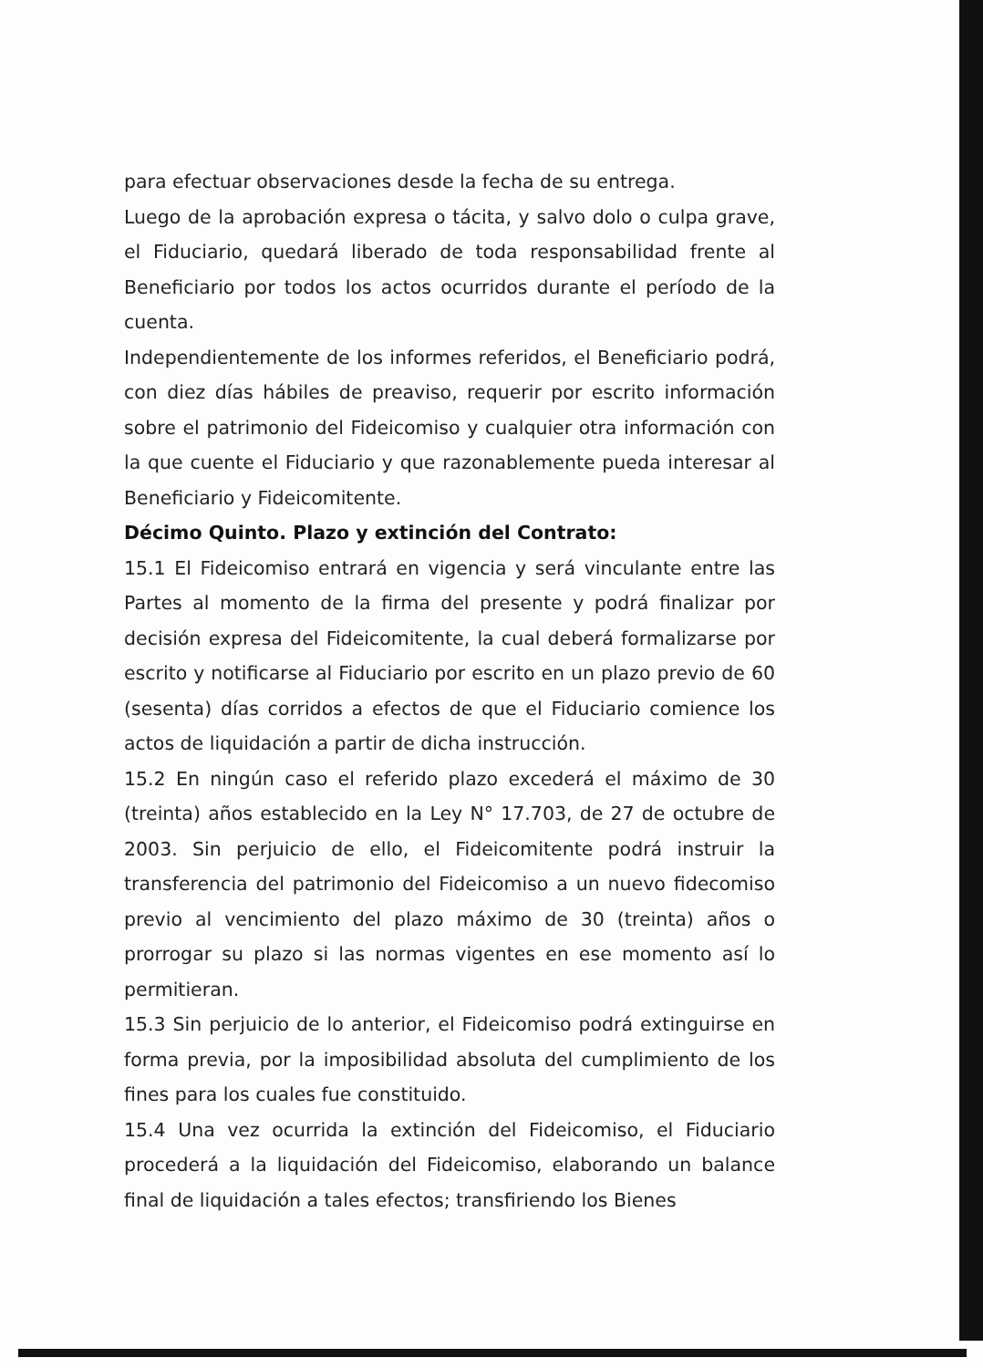para efectuar observaciones desde la fecha de su entrega.
Luego de la aprobación expresa o tácita, y salvo dolo o culpa grave, el Fiduciario, quedará liberado de toda responsabilidad frente al Beneficiario por todos los actos ocurridos durante el período de la cuenta.
Independientemente de los informes referidos, el Beneficiario podrá, con diez días hábiles de preaviso, requerir por escrito información sobre el patrimonio del Fideicomiso y cualquier otra información con la que cuente el Fiduciario y que razonablemente pueda interesar al Beneficiario y Fideicomitente.
Décimo Quinto. Plazo y extinción del Contrato:
15.1 El Fideicomiso entrará en vigencia y será vinculante entre las Partes al momento de la firma del presente y podrá finalizar por decisión expresa del Fideicomitente, la cual deberá formalizarse por escrito y notificarse al Fiduciario por escrito en un plazo previo de 60 (sesenta) días corridos a efectos de que el Fiduciario comience los actos de liquidación a partir de dicha instrucción.
15.2 En ningún caso el referido plazo excederá el máximo de 30 (treinta) años establecido en la Ley N° 17.703, de 27 de octubre de 2003. Sin perjuicio de ello, el Fideicomitente podrá instruir la transferencia del patrimonio del Fideicomiso a un nuevo fidecomiso previo al vencimiento del plazo máximo de 30 (treinta) años o prorrogar su plazo si las normas vigentes en ese momento así lo permitieran.
15.3 Sin perjuicio de lo anterior, el Fideicomiso podrá extinguirse en forma previa, por la imposibilidad absoluta del cumplimiento de los fines para los cuales fue constituido.
15.4 Una vez ocurrida la extinción del Fideicomiso, el Fiduciario procederá a la liquidación del Fideicomiso, elaborando un balance final de liquidación a tales efectos; transfiriendo los Bienes